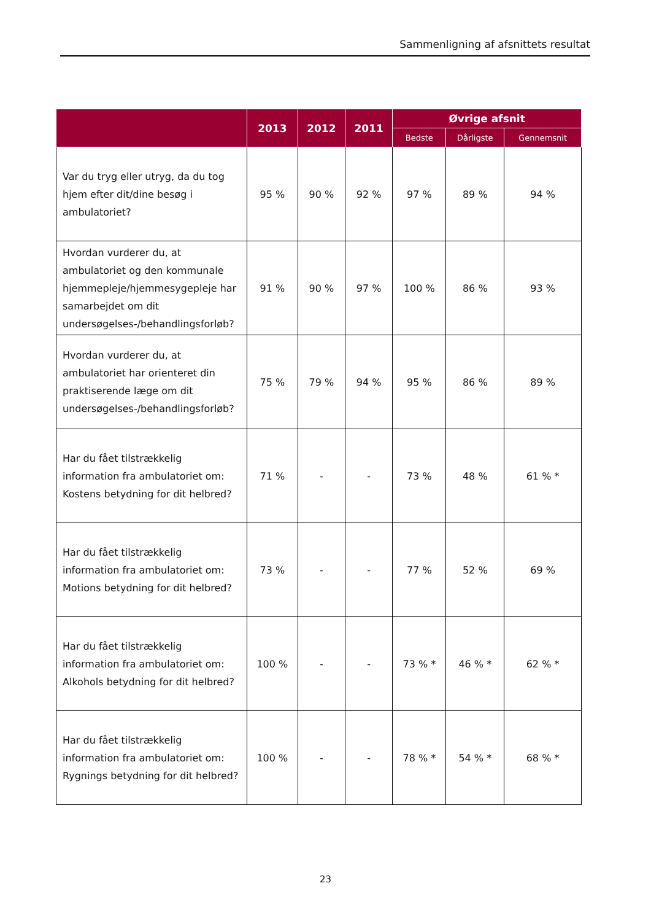Sammenligning af afsnittets resultat
| | 2013 | 2012 | 2011 | Øvrige afsnit | | |
| --- | --- | --- | --- | --- | --- | --- |
| | | | | Bedste | Dårligste | Gennemsnit |
| Var du tryg eller utryg, da du tog hjem efter dit/dine besøg i ambulatoriet? | 95 % | 90 % | 92 % | 97 % | 89 % | 94 % |
| Hvordan vurderer du, at ambulatoriet og den kommunale hjemmepleje/hjemmesygepleje har samarbejdet om dit undersøgelses-/behandlingsforløb? | 91 % | 90 % | 97 % | 100 % | 86 % | 93 % |
| Hvordan vurderer du, at ambulatoriet har orienteret din praktiserende læge om dit undersøgelses-/behandlingsforløb? | 75 % | 79 % | 94 % | 95 % | 86 % | 89 % |
| Har du fået tilstrækkelig information fra ambulatoriet om: Kostens betydning for dit helbred? | 71 % | - | - | 73 % | 48 % | 61 % * |
| Har du fået tilstrækkelig information fra ambulatoriet om: Motions betydning for dit helbred? | 73 % | - | - | 77 % | 52 % | 69 % |
| Har du fået tilstrækkelig information fra ambulatoriet om: Alkohols betydning for dit helbred? | 100 % | - | - | 73 % * | 46 % * | 62 % * |
| Har du fået tilstrækkelig information fra ambulatoriet om: Rygnings betydning for dit helbred? | 100 % | - | - | 78 % * | 54 % * | 68 % * |
23